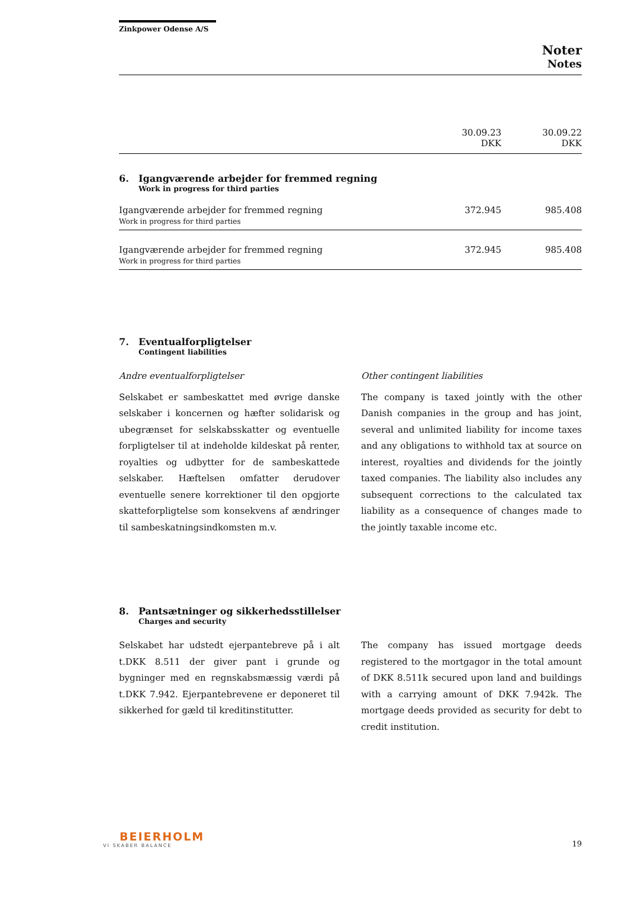Zinkpower Odense A/S
Noter
Notes
| | 30.09.23 DKK | 30.09.22 DKK |
| --- | --- | --- |
6. Igangværende arbejder for fremmed regning
Work in progress for third parties
| Igangværende arbejder for fremmed regning Work in progress for third parties | 372.945 | 985.408 |
| Igangværende arbejder for fremmed regning Work in progress for third parties | 372.945 | 985.408 |
7. Eventualforpligtelser
Contingent liabilities
Andre eventualforpligtelser
Selskabet er sambeskattet med øvrige danske selskaber i koncernen og hæfter solidarisk og ubegrænset for selskabsskatter og eventuelle forpligtelser til at indeholde kildeskat på renter, royalties og udbytter for de sambeskattede selskaber. Hæftelsen omfatter derudover eventuelle senere korrektioner til den opgjorte skatteforpligtelse som konsekvens af ændringer til sambeskatningsindkomsten m.v.
Other contingent liabilities
The company is taxed jointly with the other Danish companies in the group and has joint, several and unlimited liability for income taxes and any obligations to withhold tax at source on interest, royalties and dividends for the jointly taxed companies. The liability also includes any subsequent corrections to the calculated tax liability as a consequence of changes made to the jointly taxable income etc.
8. Pantsætninger og sikkerhedsstillelser
Charges and security
Selskabet har udstedt ejerpantebreve på i alt t.DKK 8.511 der giver pant i grunde og bygninger med en regnskabsmæssig værdi på t.DKK 7.942. Ejerpantebrevene er deponeret til sikkerhed for gæld til kreditinstitutter.
The company has issued mortgage deeds registered to the mortgagor in the total amount of DKK 8.511k secured upon land and buildings with a carrying amount of DKK 7.942k. The mortgage deeds provided as security for debt to credit institution.
BEIERHOLM
VI SKABER BALANCE
19